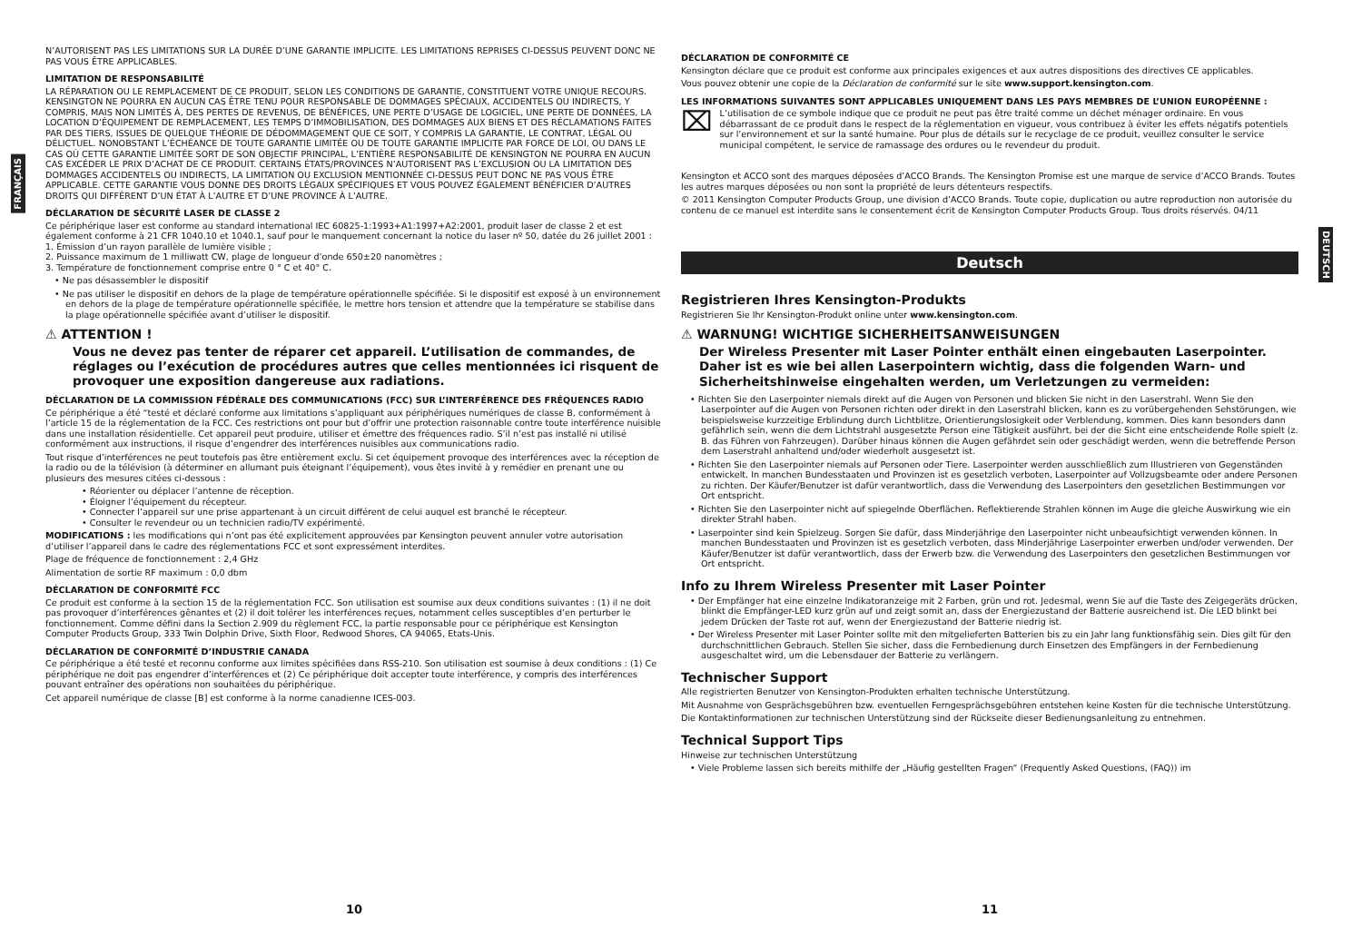FRANÇAIS
N’AUTORISENT PAS LES LIMITATIONS SUR LA DURÉE D’UNE GARANTIE IMPLICITE. LES LIMITATIONS REPRISES CI-DESSUS PEUVENT DONC NE PAS VOUS ÊTRE APPLICABLES.
LIMITATION DE RESPONSABILITÉ
LA RÉPARATION OU LE REMPLACEMENT DE CE PRODUIT, SELON LES CONDITIONS DE GARANTIE, CONSTITUENT VOTRE UNIQUE RECOURS. KENSINGTON NE POURRA EN AUCUN CAS ÊTRE TENU POUR RESPONSABLE DE DOMMAGES SPÉCIAUX, ACCIDENTELS OU INDIRECTS, Y COMPRIS, MAIS NON LIMITÉS À, DES PERTES DE REVENUS, DE BÉNÉFICES, UNE PERTE D’USAGE DE LOGICIEL, UNE PERTE DE DONNÉES, LA LOCATION D’ÉQUIPEMENT DE REMPLACEMENT, LES TEMPS D’IMMOBILISATION, DES DOMMAGES AUX BIENS ET DES RÉCLAMATIONS FAITES PAR DES TIERS, ISSUES DE QUELQUE THÉORIE DE DÉDOMMAGEMENT QUE CE SOIT, Y COMPRIS LA GARANTIE, LE CONTRAT, LÉGAL OU DÉLICTUEL. NONOBSTANT L’ÉCHÉANCE DE TOUTE GARANTIE LIMITÉE OU DE TOUTE GARANTIE IMPLICITE PAR FORCE DE LOI, OU DANS LE CAS OÙ CETTE GARANTIE LIMITÉE SORT DE SON OBJECTIF PRINCIPAL, L’ENTIÈRE RESPONSABILITÉ DE KENSINGTON NE POURRA EN AUCUN CAS EXCÉDER LE PRIX D’ACHAT DE CE PRODUIT. CERTAINS ÉTATS/PROVINCES N’AUTORISENT PAS L’EXCLUSION OU LA LIMITATION DES DOMMAGES ACCIDENTELS OU INDIRECTS, LA LIMITATION OU EXCLUSION MENTIONNÉE CI-DESSUS PEUT DONC NE PAS VOUS ÊTRE APPLICABLE. CETTE GARANTIE VOUS DONNE DES DROITS LÉGAUX SPÉCIFIQUES ET VOUS POUVEZ ÉGALEMENT BÉNÉFICIER D’AUTRES DROITS QUI DIFFÈRENT D’UN ÉTAT À L’AUTRE ET D’UNE PROVINCE À L’AUTRE.
DÉCLARATION DE SÉCURITÉ LASER DE CLASSE 2
Ce périphérique laser est conforme au standard international IEC 60825-1:1993+A1:1997+A2:2001, produit laser de classe 2 et est également conforme à 21 CFR 1040.10 et 1040.1, sauf pour le manquement concernant la notice du laser nº 50, datée du 26 juillet 2001 :
1. Émission d’un rayon parallèle de lumière visible ;
2. Puissance maximum de 1 milliwatt CW, plage de longueur d’onde 650±20 nanomètres ;
3. Température de fonctionnement comprise entre 0 ° C et 40° C.
• Ne pas désassembler le dispositif
• Ne pas utiliser le dispositif en dehors de la plage de température opérationnelle spécifiée. Si le dispositif est exposé à un environnement en dehors de la plage de température opérationnelle spécifiée, le mettre hors tension et attendre que la température se stabilise dans la plage opérationnelle spécifiée avant d’utiliser le dispositif.
⚠ ATTENTION !
Vous ne devez pas tenter de réparer cet appareil. L’utilisation de commandes, de réglages ou l’exécution de procédures autres que celles mentionnées ici risquent de provoquer une exposition dangereuse aux radiations.
DÉCLARATION DE LA COMMISSION FÉDÉRALE DES COMMUNICATIONS (FCC) SUR L’INTERFÉRENCE DES FRÉQUENCES RADIO
Ce périphérique a été “testé et déclaré conforme aux limitations s’appliquant aux périphériques numériques de classe B, conformément à l’article 15 de la réglementation de la FCC. Ces restrictions ont pour but d’offrir une protection raisonnable contre toute interférence nuisible dans une installation résidentielle. Cet appareil peut produire, utiliser et émettre des fréquences radio. S’il n’est pas installé ni utilisé conformément aux instructions, il risque d’engendrer des interférences nuisibles aux communications radio.
Tout risque d’interférences ne peut toutefois pas être entièrement exclu. Si cet équipement provoque des interférences avec la réception de la radio ou de la télévision (à déterminer en allumant puis éteignant l’équipement), vous êtes invité à y remédier en prenant une ou plusieurs des mesures citées ci-dessous :
• Réorienter ou déplacer l’antenne de réception.
• Éloigner l’équipement du récepteur.
• Connecter l’appareil sur une prise appartenant à un circuit différent de celui auquel est branché le récepteur.
• Consulter le revendeur ou un technicien radio/TV expérimenté.
MODIFICATIONS : les modifications qui n’ont pas été explicitement approuvées par Kensington peuvent annuler votre autorisation d’utiliser l’appareil dans le cadre des réglementations FCC et sont expressément interdites.
Plage de fréquence de fonctionnement : 2,4 GHz
Alimentation de sortie RF maximum : 0,0 dbm
DÉCLARATION DE CONFORMITÉ FCC
Ce produit est conforme à la section 15 de la réglementation FCC. Son utilisation est soumise aux deux conditions suivantes : (1) il ne doit pas provoquer d’interférences gênantes et (2) il doit tolérer les interférences reçues, notamment celles susceptibles d’en perturber le fonctionnement. Comme défini dans la Section 2.909 du règlement FCC, la partie responsable pour ce périphérique est Kensington Computer Products Group, 333 Twin Dolphin Drive, Sixth Floor, Redwood Shores, CA 94065, Etats-Unis.
DÉCLARATION DE CONFORMITÉ D’INDUSTRIE CANADA
Ce périphérique a été testé et reconnu conforme aux limites spécifiées dans RSS-210. Son utilisation est soumise à deux conditions : (1) Ce périphérique ne doit pas engendrer d’interférences et (2) Ce périphérique doit accepter toute interférence, y compris des interférences pouvant entraîner des opérations non souhaitées du périphérique.
Cet appareil numérique de classe [B] est conforme à la norme canadienne ICES-003.
10
DÉCLARATION DE CONFORMITÉ CE
Kensington déclare que ce produit est conforme aux principales exigences et aux autres dispositions des directives CE applicables.
Vous pouvez obtenir une copie de la Déclaration de conformité sur le site www.support.kensington.com.
LES INFORMATIONS SUIVANTES SONT APPLICABLES UNIQUEMENT DANS LES PAYS MEMBRES DE L’UNION EUROPÉENNE :
⌧
L’utilisation de ce symbole indique que ce produit ne peut pas être traité comme un déchet ménager ordinaire. En vous débarrassant de ce produit dans le respect de la réglementation en vigueur, vous contribuez à éviter les effets négatifs potentiels sur l’environnement et sur la santé humaine. Pour plus de détails sur le recyclage de ce produit, veuillez consulter le service municipal compétent, le service de ramassage des ordures ou le revendeur du produit.
Kensington et ACCO sont des marques déposées d’ACCO Brands. The Kensington Promise est une marque de service d’ACCO Brands. Toutes les autres marques déposées ou non sont la propriété de leurs détenteurs respectifs.
© 2011 Kensington Computer Products Group, une division d’ACCO Brands. Toute copie, duplication ou autre reproduction non autorisée du contenu de ce manuel est interdite sans le consentement écrit de Kensington Computer Products Group. Tous droits réservés. 04/11
Deutsch
Registrieren Ihres Kensington-Produkts
Registrieren Sie Ihr Kensington-Produkt online unter www.kensington.com.
⚠ WARNUNG! WICHTIGE SICHERHEITSANWEISUNGEN
Der Wireless Presenter mit Laser Pointer enthält einen eingebauten Laserpointer. Daher ist es wie bei allen Laserpointern wichtig, dass die folgenden Warn- und Sicherheitshinweise eingehalten werden, um Verletzungen zu vermeiden:
• Richten Sie den Laserpointer niemals direkt auf die Augen von Personen und blicken Sie nicht in den Laserstrahl. Wenn Sie den Laserpointer auf die Augen von Personen richten oder direkt in den Laserstrahl blicken, kann es zu vorübergehenden Sehstörungen, wie beispielsweise kurzzeitige Erblindung durch Lichtblitze, Orientierungslosigkeit oder Verblendung, kommen. Dies kann besonders dann gefährlich sein, wenn die dem Lichtstrahl ausgesetzte Person eine Tätigkeit ausführt, bei der die Sicht eine entscheidende Rolle spielt (z. B. das Führen von Fahrzeugen). Darüber hinaus können die Augen gefährdet sein oder geschädigt werden, wenn die betreffende Person dem Laserstrahl anhaltend und/oder wiederholt ausgesetzt ist.
• Richten Sie den Laserpointer niemals auf Personen oder Tiere. Laserpointer werden ausschließlich zum Illustrieren von Gegenständen entwickelt. In manchen Bundesstaaten und Provinzen ist es gesetzlich verboten, Laserpointer auf Vollzugsbeamte oder andere Personen zu richten. Der Käufer/Benutzer ist dafür verantwortlich, dass die Verwendung des Laserpointers den gesetzlichen Bestimmungen vor Ort entspricht.
• Richten Sie den Laserpointer nicht auf spiegelnde Oberflächen. Reflektierende Strahlen können im Auge die gleiche Auswirkung wie ein direkter Strahl haben.
• Laserpointer sind kein Spielzeug. Sorgen Sie dafür, dass Minderjährige den Laserpointer nicht unbeaufsichtigt verwenden können. In manchen Bundesstaaten und Provinzen ist es gesetzlich verboten, dass Minderjährige Laserpointer erwerben und/oder verwenden. Der Käufer/Benutzer ist dafür verantwortlich, dass der Erwerb bzw. die Verwendung des Laserpointers den gesetzlichen Bestimmungen vor Ort entspricht.
Info zu Ihrem Wireless Presenter mit Laser Pointer
• Der Empfänger hat eine einzelne Indikatoranzeige mit 2 Farben, grün und rot. Jedesmal, wenn Sie auf die Taste des Zeigegeräts drücken, blinkt die Empfänger-LED kurz grün auf und zeigt somit an, dass der Energiezustand der Batterie ausreichend ist. Die LED blinkt bei jedem Drücken der Taste rot auf, wenn der Energiezustand der Batterie niedrig ist.
• Der Wireless Presenter mit Laser Pointer sollte mit den mitgelieferten Batterien bis zu ein Jahr lang funktionsfähig sein. Dies gilt für den durchschnittlichen Gebrauch. Stellen Sie sicher, dass die Fernbedienung durch Einsetzen des Empfängers in der Fernbedienung ausgeschaltet wird, um die Lebensdauer der Batterie zu verlängern.
Technischer Support
Alle registrierten Benutzer von Kensington-Produkten erhalten technische Unterstützung.
Mit Ausnahme von Gesprächsgebühren bzw. eventuellen Ferngesprächsgebühren entstehen keine Kosten für die technische Unterstützung.
Die Kontaktinformationen zur technischen Unterstützung sind der Rückseite dieser Bedienungsanleitung zu entnehmen.
Technical Support Tips
Hinweise zur technischen Unterstützung
• Viele Probleme lassen sich bereits mithilfe der „Häufig gestellten Fragen“ (Frequently Asked Questions, (FAQ)) im
11
DEUTSCH